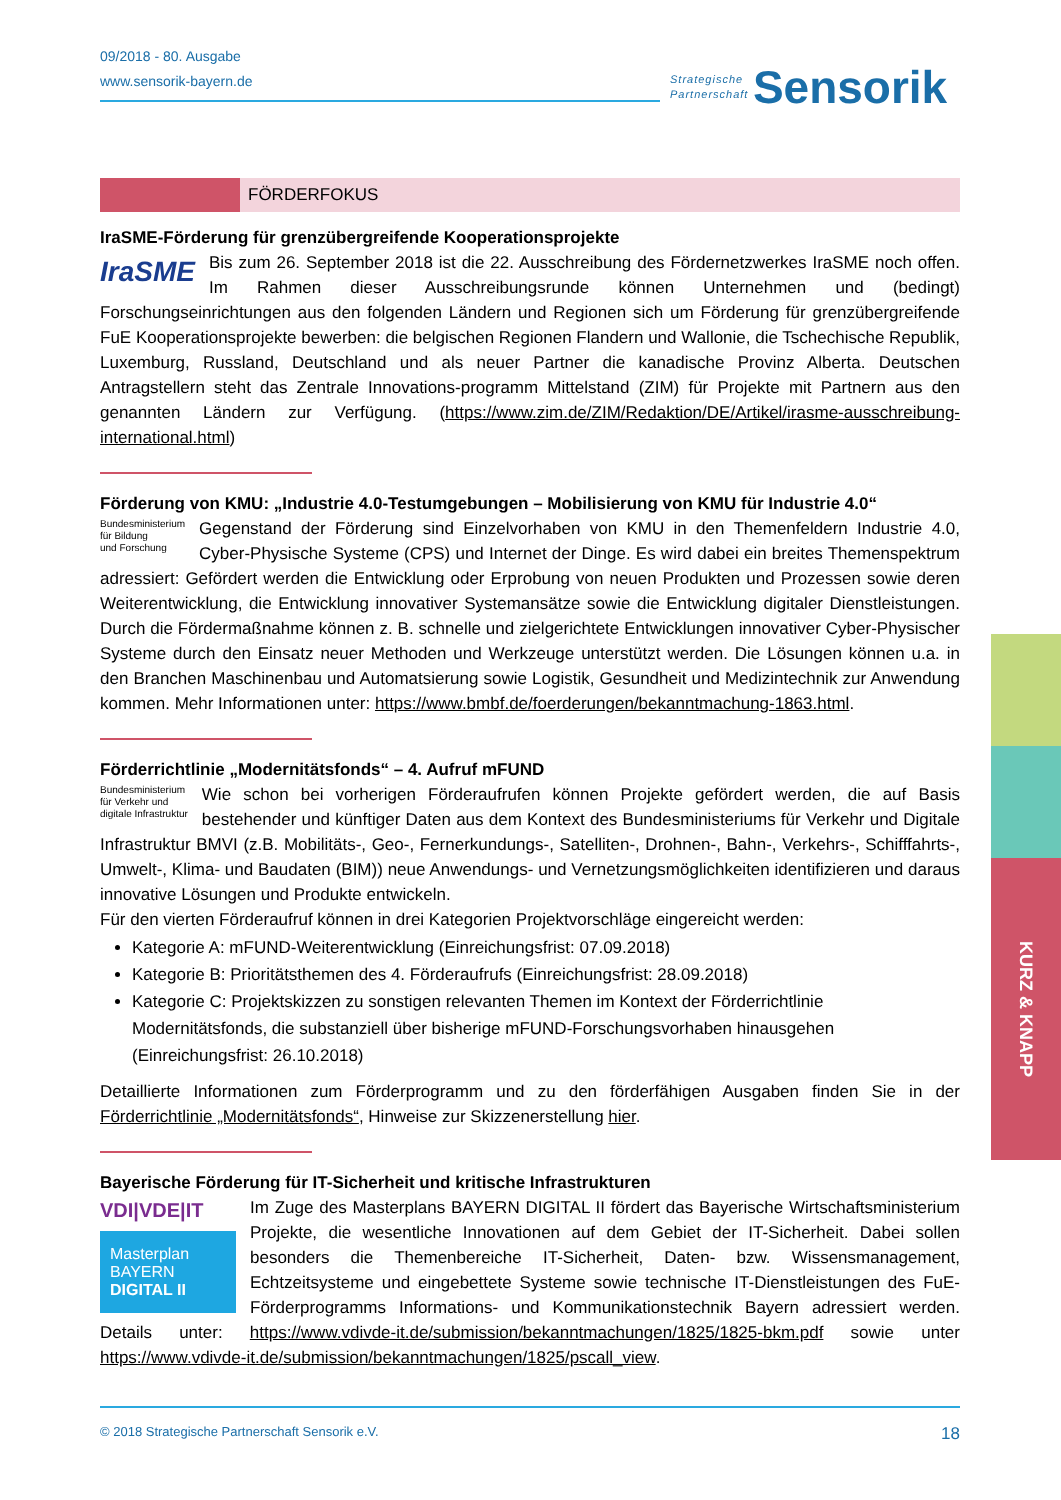Strategische
Partnerschaft Sensorik
09/2018 - 80. Ausgabe
www.sensorik-bayern.de
FÖRDERFOKUS
IraSME-Förderung für grenzübergreifende Kooperationsprojekte
IraSME
Bis zum 26. September 2018 ist die 22. Ausschreibung des Fördernetzwerkes IraSME noch offen. Im Rahmen dieser Ausschreibungsrunde können Unternehmen und (bedingt) Forschungseinrichtungen aus den folgenden Ländern und Regionen sich um Förderung für grenzübergreifende FuE Kooperationsprojekte bewerben: die belgischen Regionen Flandern und Wallonie, die Tschechische Republik, Luxemburg, Russland, Deutschland und als neuer Partner die kanadische Provinz Alberta. Deutschen Antragstellern steht das Zentrale Innovations-programm Mittelstand (ZIM) für Projekte mit Partnern aus den genannten Ländern zur Verfügung. (https://www.zim.de/ZIM/Redaktion/DE/Artikel/irasme-ausschreibung-international.html)
Förderung von KMU: „Industrie 4.0-Testumgebungen – Mobilisierung von KMU für Industrie 4.0“
Bundesministerium
für Bildung
und Forschung
Gegenstand der Förderung sind Einzelvorhaben von KMU in den Themenfeldern Industrie 4.0, Cyber-Physische Systeme (CPS) und Internet der Dinge. Es wird dabei ein breites Themenspektrum adressiert: Gefördert werden die Entwicklung oder Erprobung von neuen Produkten und Prozessen sowie deren Weiterentwicklung, die Entwicklung innovativer Systemansätze sowie die Entwicklung digitaler Dienstleistungen. Durch die Fördermaßnahme können z. B. schnelle und zielgerichtete Entwicklungen innovativer Cyber-Physischer Systeme durch den Einsatz neuer Methoden und Werkzeuge unterstützt werden. Die Lösungen können u.a. in den Branchen Maschinenbau und Automatsierung sowie Logistik, Gesundheit und Medizintechnik zur Anwendung kommen. Mehr Informationen unter: https://www.bmbf.de/foerderungen/bekanntmachung-1863.html.
Förderrichtlinie „Modernitätsfonds“ – 4. Aufruf mFUND
Bundesministerium
für Verkehr und
digitale Infrastruktur
Wie schon bei vorherigen Förderaufrufen können Projekte gefördert werden, die auf Basis bestehender und künftiger Daten aus dem Kontext des Bundesministeriums für Verkehr und Digitale Infrastruktur BMVI (z.B. Mobilitäts-, Geo-, Fernerkundungs-, Satelliten-, Drohnen-, Bahn-, Verkehrs-, Schifffahrts-, Umwelt-, Klima- und Baudaten (BIM)) neue Anwendungs- und Vernetzungsmöglichkeiten identifizieren und daraus innovative Lösungen und Produkte entwickeln.
Für den vierten Förderaufruf können in drei Kategorien Projektvorschläge eingereicht werden:
Kategorie A: mFUND-Weiterentwicklung (Einreichungsfrist: 07.09.2018)
Kategorie B: Prioritätsthemen des 4. Förderaufrufs (Einreichungsfrist: 28.09.2018)
Kategorie C: Projektskizzen zu sonstigen relevanten Themen im Kontext der Förderrichtlinie Modernitätsfonds, die substanziell über bisherige mFUND-Forschungsvorhaben hinausgehen (Einreichungsfrist: 26.10.2018)
Detaillierte Informationen zum Förderprogramm und zu den förderfähigen Ausgaben finden Sie in der Förderrichtlinie „Modernitätsfonds“, Hinweise zur Skizzenerstellung hier.
Bayerische Förderung für IT-Sicherheit und kritische Infrastrukturen
VDI|VDE|IT
Masterplan
BAYERN
DIGITAL II
Im Zuge des Masterplans BAYERN DIGITAL II fördert das Bayerische Wirtschaftsministerium Projekte, die wesentliche Innovationen auf dem Gebiet der IT-Sicherheit. Dabei sollen besonders die Themenbereiche IT-Sicherheit, Daten- bzw. Wissensmanagement, Echtzeitsysteme und eingebettete Systeme sowie technische IT-Dienstleistungen des FuE-Förderprogramms Informations- und Kommunikationstechnik Bayern adressiert werden. Details unter: https://www.vdivde-it.de/submission/bekanntmachungen/1825/1825-bkm.pdf sowie unter https://www.vdivde-it.de/submission/bekanntmachungen/1825/pscall_view.
KURZ & KNAPP
© 2018 Strategische Partnerschaft Sensorik e.V. 18